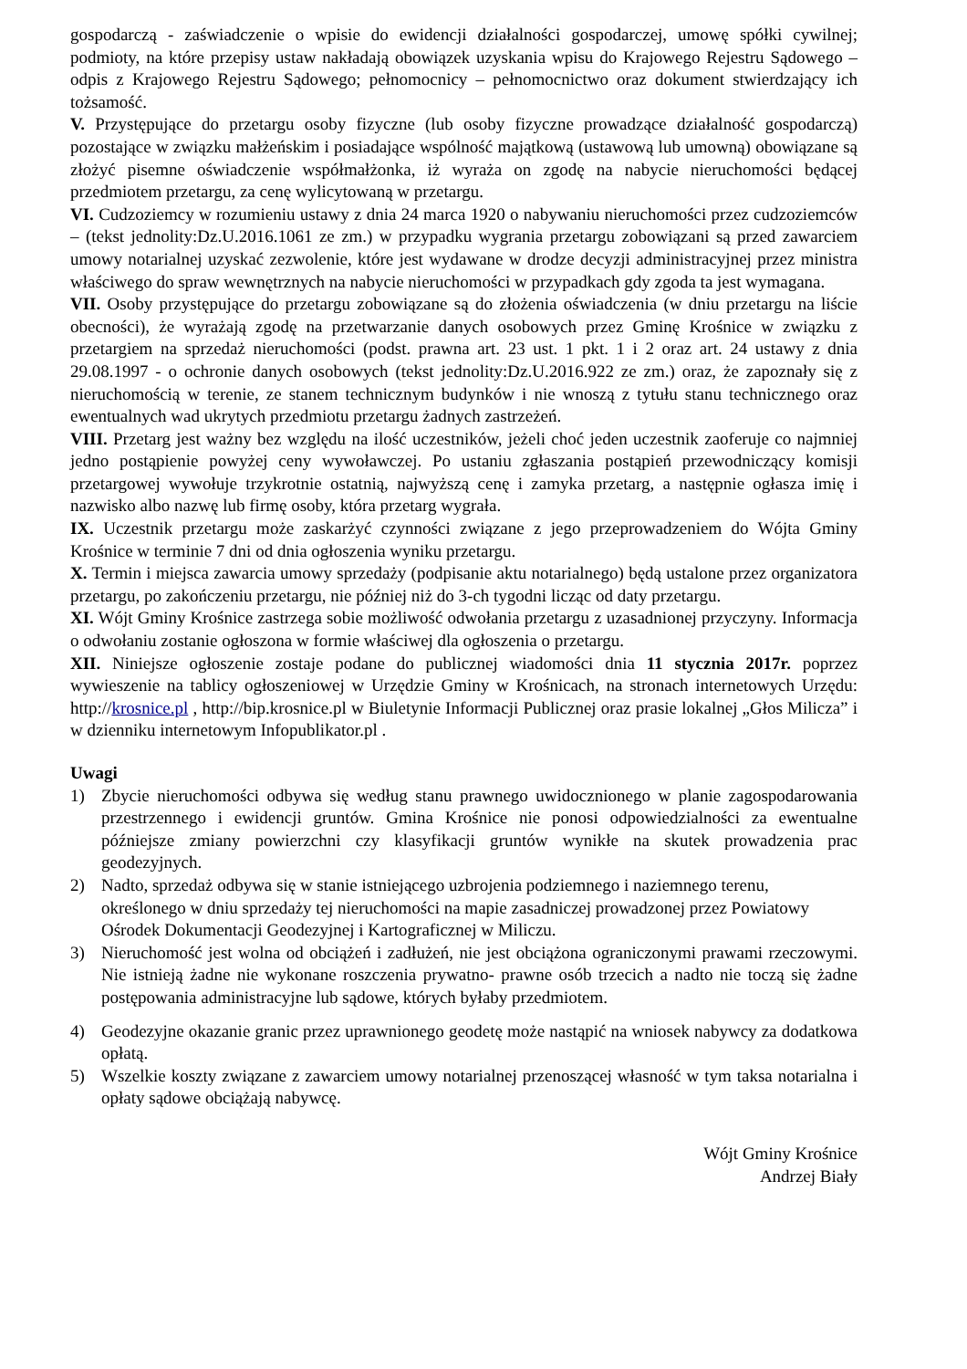gospodarczą - zaświadczenie o wpisie do ewidencji działalności gospodarczej, umowę spółki cywilnej; podmioty, na które przepisy ustaw nakładają obowiązek uzyskania wpisu do Krajowego Rejestru Sądowego – odpis z Krajowego Rejestru Sądowego; pełnomocnicy – pełnomocnictwo oraz dokument stwierdzający ich tożsamość.
V. Przystępujące do przetargu osoby fizyczne (lub osoby fizyczne prowadzące działalność gospodarczą) pozostające w związku małżeńskim i posiadające wspólność majątkową (ustawową lub umowną) obowiązane są złożyć pisemne oświadczenie współmałżonka, iż wyraża on zgodę na nabycie nieruchomości będącej przedmiotem przetargu, za cenę wylicytowaną w przetargu.
VI. Cudzoziemcy w rozumieniu ustawy z dnia 24 marca 1920 o nabywaniu nieruchomości przez cudzoziemców – (tekst jednolity:Dz.U.2016.1061 ze zm.) w przypadku wygrania przetargu zobowiązani są przed zawarciem umowy notarialnej uzyskać zezwolenie, które jest wydawane w drodze decyzji administracyjnej przez ministra właściwego do spraw wewnętrznych na nabycie nieruchomości w przypadkach gdy zgoda ta jest wymagana.
VII. Osoby przystępujące do przetargu zobowiązane są do złożenia oświadczenia (w dniu przetargu na liście obecności), że wyrażają zgodę na przetwarzanie danych osobowych przez Gminę Krośnice w związku z przetargiem na sprzedaż nieruchomości (podst. prawna art. 23 ust. 1 pkt. 1 i 2 oraz art. 24 ustawy z dnia 29.08.1997 - o ochronie danych osobowych (tekst jednolity:Dz.U.2016.922 ze zm.) oraz, że zapoznały się z nieruchomością w terenie, ze stanem technicznym budynków i nie wnoszą z tytułu stanu technicznego oraz ewentualnych wad ukrytych przedmiotu przetargu żadnych zastrzeżeń.
VIII. Przetarg jest ważny bez względu na ilość uczestników, jeżeli choć jeden uczestnik zaoferuje co najmniej jedno postąpienie powyżej ceny wywoławczej. Po ustaniu zgłaszania postąpień przewodniczący komisji przetargowej wywołuje trzykrotnie ostatnią, najwyższą cenę i zamyka przetarg, a następnie ogłasza imię i nazwisko albo nazwę lub firmę osoby, która przetarg wygrała.
IX. Uczestnik przetargu może zaskarżyć czynności związane z jego przeprowadzeniem do Wójta Gminy Krośnice w terminie 7 dni od dnia ogłoszenia wyniku przetargu.
X. Termin i miejsca zawarcia umowy sprzedaży (podpisanie aktu notarialnego) będą ustalone przez organizatora przetargu, po zakończeniu przetargu, nie później niż do 3-ch tygodni licząc od daty przetargu.
XI. Wójt Gminy Krośnice zastrzega sobie możliwość odwołania przetargu z uzasadnionej przyczyny. Informacja o odwołaniu zostanie ogłoszona w formie właściwej dla ogłoszenia o przetargu.
XII. Niniejsze ogłoszenie zostaje podane do publicznej wiadomości dnia 11 stycznia 2017r. poprzez wywieszenie na tablicy ogłoszeniowej w Urzędzie Gminy w Krośnicach, na stronach internetowych Urzędu: http://krosnice.pl , http://bip.krosnice.pl w Biuletynie Informacji Publicznej oraz prasie lokalnej „Głos Milicza” i w dzienniku internetowym Infopublikator.pl .
Uwagi
1) Zbycie nieruchomości odbywa się według stanu prawnego uwidocznionego w planie zagospodarowania przestrzennego i ewidencji gruntów. Gmina Krośnice nie ponosi odpowiedzialności za ewentualne późniejsze zmiany powierzchni czy klasyfikacji gruntów wynikłe na skutek prowadzenia prac geodezyjnych.
2) Nadto, sprzedaż odbywa się w stanie istniejącego uzbrojenia podziemnego i naziemnego terenu, określonego w dniu sprzedaży tej nieruchomości na mapie zasadniczej prowadzonej przez Powiatowy Ośrodek Dokumentacji Geodezyjnej i Kartograficznej w Miliczu.
3) Nieruchomość jest wolna od obciążeń i zadłużeń, nie jest obciążona ograniczonymi prawami rzeczowymi. Nie istnieją żadne nie wykonane roszczenia prywatno- prawne osób trzecich a nadto nie toczą się żadne postępowania administracyjne lub sądowe, których byłaby przedmiotem.
4) Geodezyjne okazanie granic przez uprawnionego geodetę może nastąpić na wniosek nabywcy za dodatkowa opłatą.
5) Wszelkie koszty związane z zawarciem umowy notarialnej przenoszącej własność w tym taksa notarialna i opłaty sądowe obciążają nabywcę.
Wójt Gminy Krośnice
Andrzej Biały